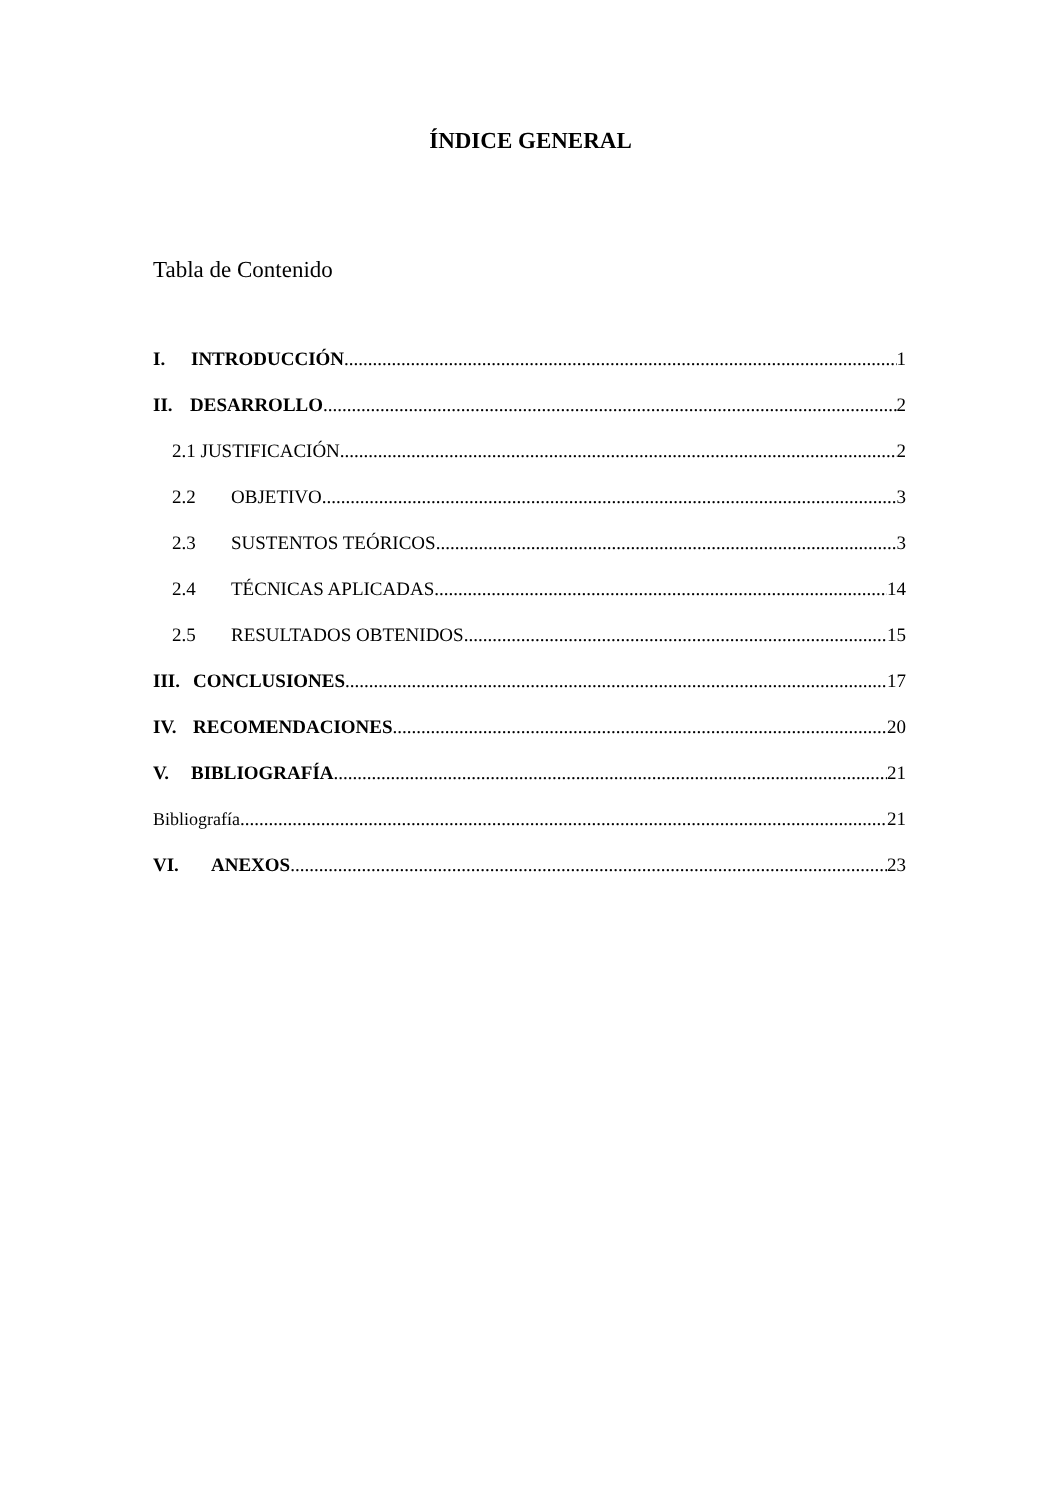ÍNDICE GENERAL
Tabla de Contenido
I. INTRODUCCIÓN 1
II. DESARROLLO 2
2.1 JUSTIFICACIÓN 2
2.2 OBJETIVO 3
2.3 SUSTENTOS TEÓRICOS 3
2.4 TÉCNICAS APLICADAS 14
2.5 RESULTADOS OBTENIDOS 15
III. CONCLUSIONES 17
IV. RECOMENDACIONES 20
V. BIBLIOGRAFÍA 21
Bibliografía 21
VI. ANEXOS 23